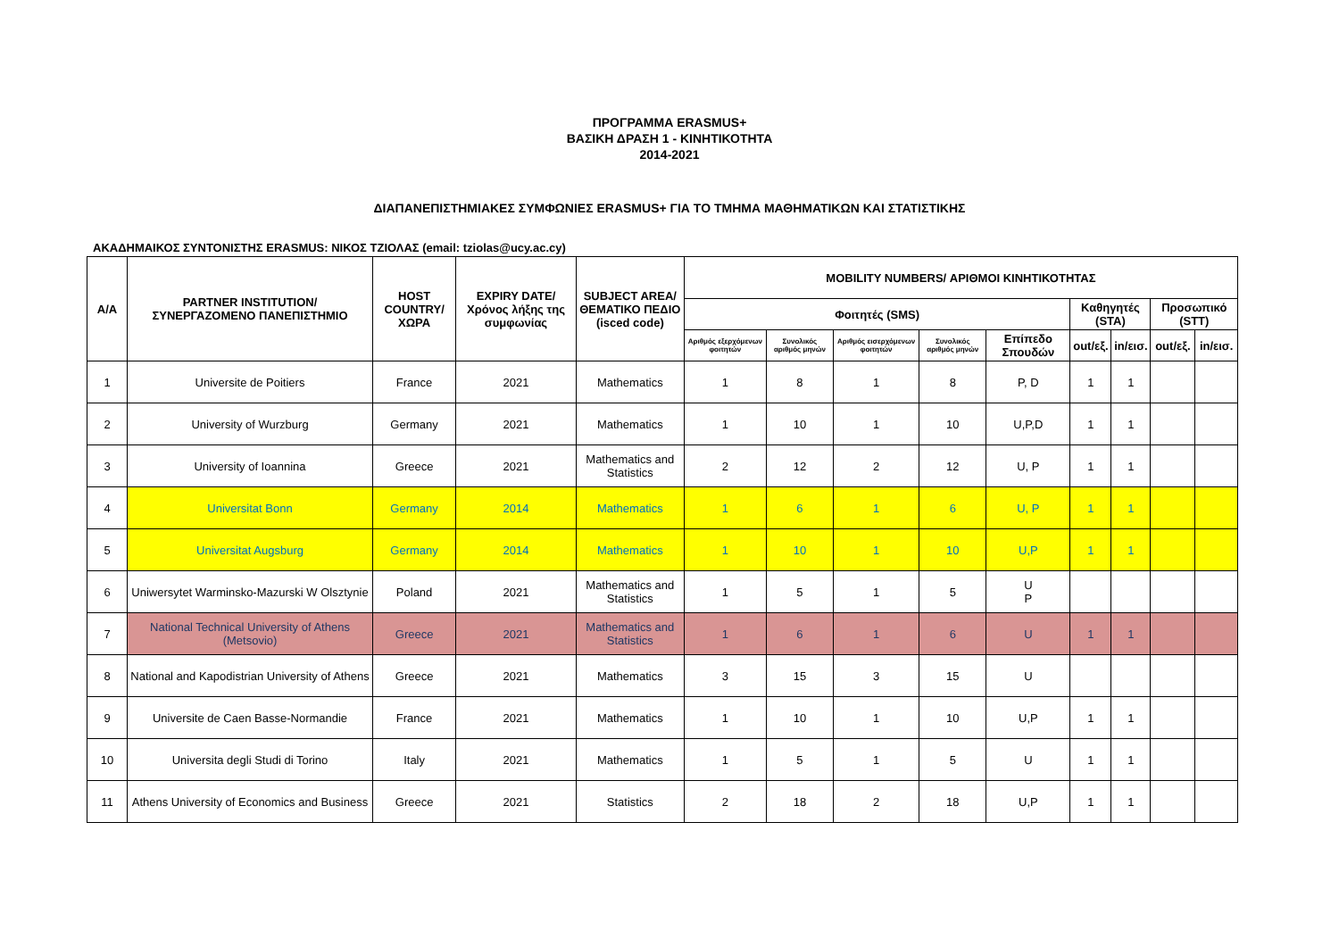ΠΡΟΓΡΑΜΜΑ ERASMUS+
ΒΑΣΙΚΗ ΔΡΑΣΗ 1 - ΚΙΝΗΤΙΚΟΤΗΤΑ
2014-2021
ΔΙΑΠΑΝΕΠΙΣΤΗΜΙΑΚΕΣ ΣΥΜΦΩΝΙΕΣ ERASMUS+ ΓΙΑ ΤΟ ΤΜΗΜΑ ΜΑΘΗΜΑΤΙΚΩΝ ΚΑΙ ΣΤΑΤΙΣΤΙΚΗΣ
ΑΚΑΔΗΜΑΙΚΟΣ ΣΥΝΤΟΝΙΣΤΗΣ ERASMUS: ΝΙΚΟΣ ΤΖΙΟΛΑΣ (email: tziolas@ucy.ac.cy)
| Α/Α | PARTNER INSTITUTION/ ΣΥΝΕΡΓΑΖΟΜΕΝΟ ΠΑΝΕΠΙΣΤΗΜΙΟ | HOST COUNTRY/ ΧΩΡΑ | EXPIRY DATE/ Χρόνος λήξης της συμφωνίας | SUBJECT AREA/ ΘΕΜΑΤΙΚΟ ΠΕΔΙΟ (isced code) | MOBILITY NUMBERS/ ΑΡΙΘΜΟΙ ΚΙΝΗΤΙΚΟΤΗΤΑΣ | | | | | | | | |
| --- | --- | --- | --- | --- | --- | --- | --- | --- | --- | --- | --- | --- | --- |
| | | | | | Φοιτητές (SMS) | | | | | Καθηγητές (STA) | | Προσωπικό (STT) | |
| | | | | | Αριθμός εξερχόμενων φοιτητών | Συνολικός αριθμός μηνών | Αριθμός εισερχόμενων φοιτητών | Συνολικός αριθμός μηνών | Επίπεδο Σπουδών | out/εξ. | in/εισ. | out/εξ. | in/εισ. |
| 1 | Universite de Poitiers | France | 2021 | Mathematics | 1 | 8 | 1 | 8 | P, D | 1 | 1 | | |
| 2 | University of Wurzburg | Germany | 2021 | Mathematics | 1 | 10 | 1 | 10 | U,P,D | 1 | 1 | | |
| 3 | University of Ioannina | Greece | 2021 | Mathematics and Statistics | 2 | 12 | 2 | 12 | U, P | 1 | 1 | | |
| 4 | Universitat Bonn | Germany | 2014 | Mathematics | 1 | 6 | 1 | 6 | U, P | 1 | 1 | | |
| 5 | Universitat Augsburg | Germany | 2014 | Mathematics | 1 | 10 | 1 | 10 | U,P | 1 | 1 | | |
| 6 | Uniwersytet Warminsko-Mazurski W Olsztynie | Poland | 2021 | Mathematics and Statistics | 1 | 5 | 1 | 5 | U P | | | | |
| 7 | National Technical University of Athens (Metsovio) | Greece | 2021 | Mathematics and Statistics | 1 | 6 | 1 | 6 | U | 1 | 1 | | |
| 8 | National and Kapodistrian University of Athens | Greece | 2021 | Mathematics | 3 | 15 | 3 | 15 | U | | | | |
| 9 | Universite de Caen Basse-Normandie | France | 2021 | Mathematics | 1 | 10 | 1 | 10 | U,P | 1 | 1 | | |
| 10 | Universita degli Studi di Torino | Italy | 2021 | Mathematics | 1 | 5 | 1 | 5 | U | 1 | 1 | | |
| 11 | Athens University of Economics and Business | Greece | 2021 | Statistics | 2 | 18 | 2 | 18 | U,P | 1 | 1 | | |